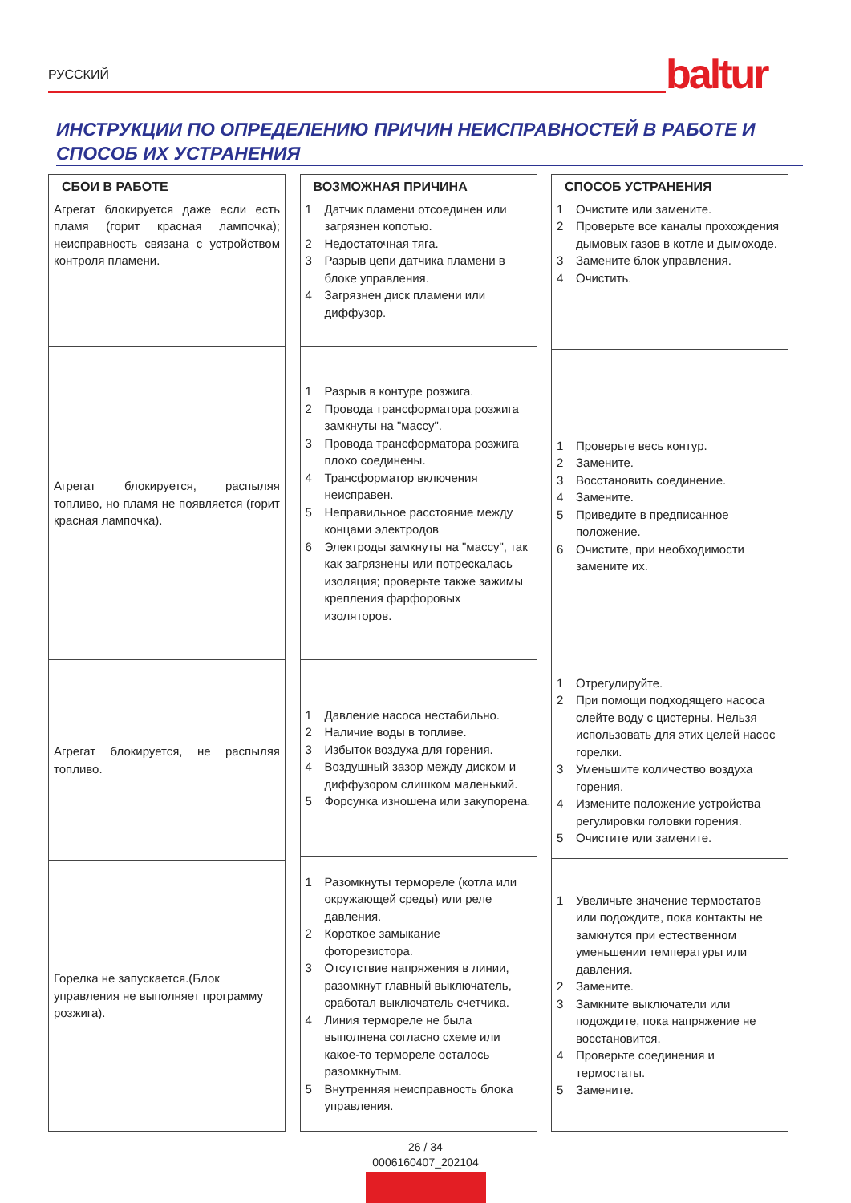РУССКИЙ baltur
ИНСТРУКЦИИ ПО ОПРЕДЕЛЕНИЮ ПРИЧИН НЕИСПРАВНОСТЕЙ В РАБОТЕ И СПОСОБ ИХ УСТРАНЕНИЯ
СБОИ В РАБОТЕ
Агрегат блокируется даже если есть пламя (горит красная лампочка); неисправность связана с устройством контроля пламени.
Агрегат блокируется, распыляя топливо, но пламя не появляется (горит красная лампочка).
Агрегат блокируется, не распыляя топливо.
Горелка не запускается.(Блок управления не выполняет программу розжига).
ВОЗМОЖНАЯ ПРИЧИНА
1 Датчик пламени отсоединен или загрязнен копотью.
2 Недостаточная тяга.
3 Разрыв цепи датчика пламени в блоке управления.
4 Загрязнен диск пламени или диффузор.
1 Разрыв в контуре розжига.
2 Провода трансформатора розжига замкнуты на "массу".
3 Провода трансформатора розжига плохо соединены.
4 Трансформатор включения неисправен.
5 Неправильное расстояние между концами электродов
6 Электроды замкнуты на "массу", так как загрязнены или потрескалась изоляция; проверьте также зажимы крепления фарфоровых изоляторов.
1 Давление насоса нестабильно.
2 Наличие воды в топливе.
3 Избыток воздуха для горения.
4 Воздушный зазор между диском и диффузором слишком маленький.
5 Форсунка изношена или закупорена.
1 Разомкнуты термореле (котла или окружающей среды) или реле давления.
2 Короткое замыкание фоторезистора.
3 Отсутствие напряжения в линии, разомкнут главный выключатель, сработал выключатель счетчика.
4 Линия термореле не была выполнена согласно схеме или какое-то термореле осталось разомкнутым.
5 Внутренняя неисправность блока управления.
СПОСОБ УСТРАНЕНИЯ
1 Очистите или замените.
2 Проверьте все каналы прохождения дымовых газов в котле и дымоходе.
3 Замените блок управления.
4 Очистить.
1 Проверьте весь контур.
2 Замените.
3 Восстановить соединение.
4 Замените.
5 Приведите в предписанное положение.
6 Очистите, при необходимости замените их.
1 Отрегулируйте.
2 При помощи подходящего насоса слейте воду с цистерны. Нельзя использовать для этих целей насос горелки.
3 Уменьшите количество воздуха горения.
4 Измените положение устройства регулировки головки горения.
5 Очистите или замените.
1 Увеличьте значение термостатов или подождите, пока контакты не замкнутся при естественном уменьшении температуры или давления.
2 Замените.
3 Замкните выключатели или подождите, пока напряжение не восстановится.
4 Проверьте соединения и термостаты.
5 Замените.
26 / 34
0006160407_202104